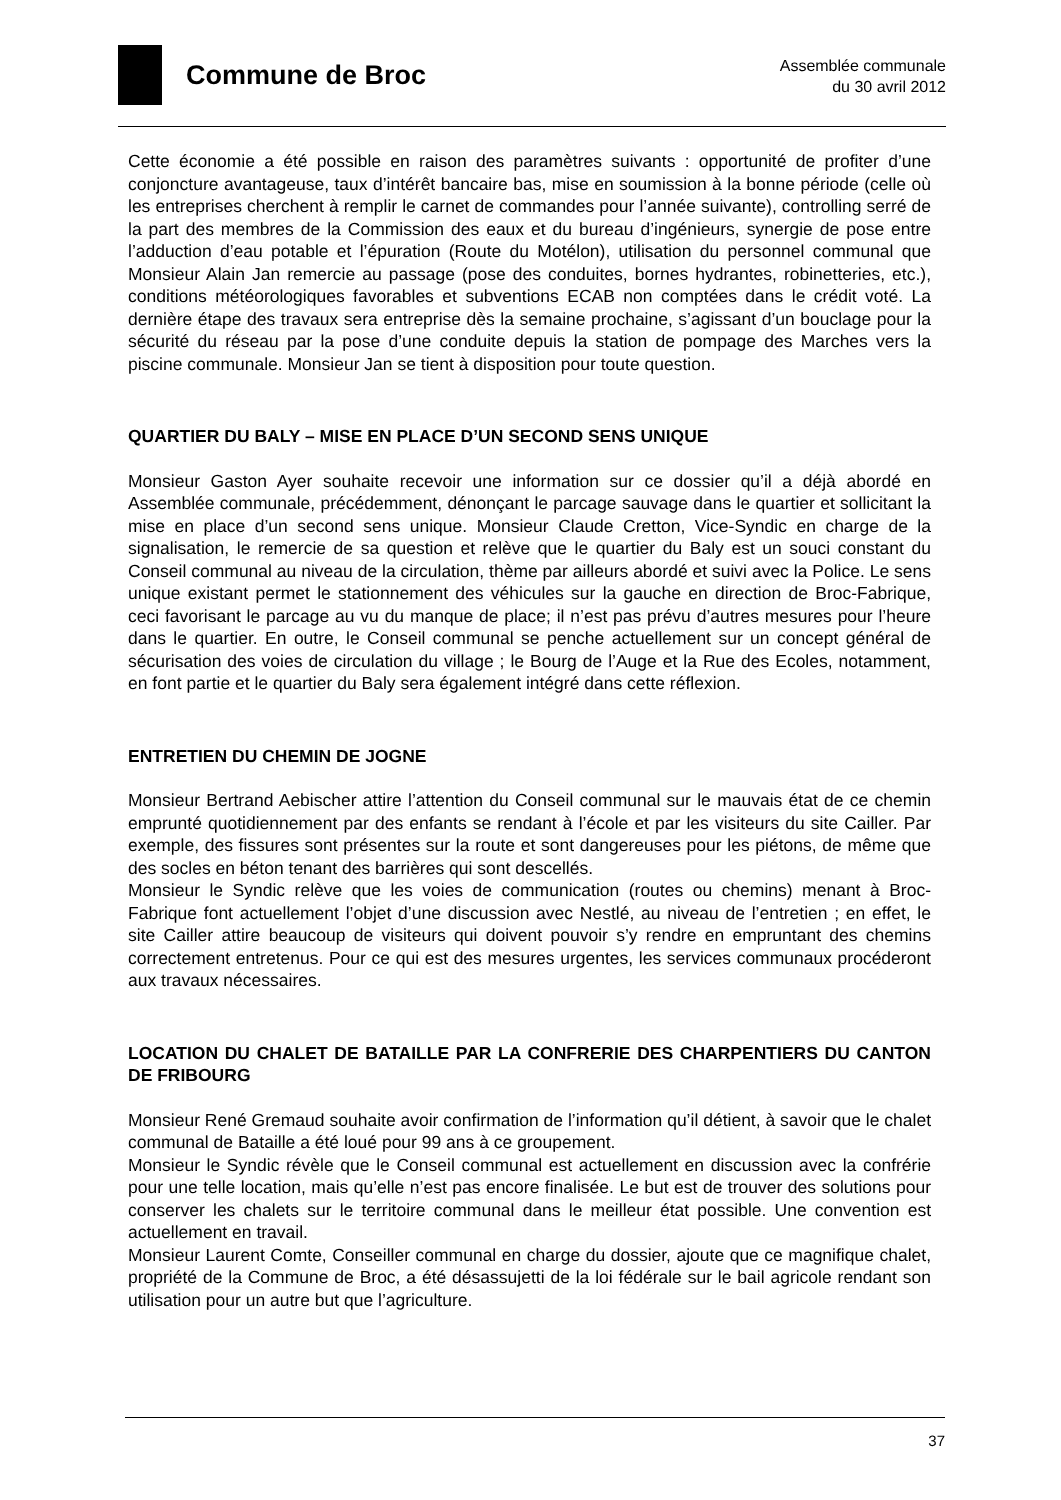Commune de Broc
Assemblée communale
du 30 avril 2012
Cette économie a été possible en raison des paramètres suivants : opportunité de profiter d’une conjoncture avantageuse, taux d’intérêt bancaire bas, mise en soumission à la bonne période (celle où les entreprises cherchent à remplir le carnet de commandes pour l’année suivante), controlling serré de la part des membres de la Commission des eaux et du bureau d’ingénieurs, synergie de pose entre l’adduction d’eau potable et l’épuration (Route du Motélon), utilisation du personnel communal que Monsieur Alain Jan remercie au passage (pose des conduites, bornes hydrantes, robinetteries, etc.), conditions météorologiques favorables et subventions ECAB non comptées dans le crédit voté. La dernière étape des travaux sera entreprise dès la semaine prochaine, s’agissant d’un bouclage pour la sécurité du réseau par la pose d’une conduite depuis la station de pompage des Marches vers la piscine communale. Monsieur Jan se tient à disposition pour toute question.
QUARTIER DU BALY – MISE EN PLACE D’UN SECOND SENS UNIQUE
Monsieur Gaston Ayer souhaite recevoir une information sur ce dossier qu’il a déjà abordé en Assemblée communale, précédemment, dénonçant le parcage sauvage dans le quartier et sollicitant la mise en place d’un second sens unique. Monsieur Claude Cretton, Vice-Syndic en charge de la signalisation, le remercie de sa question et relève que le quartier du Baly est un souci constant du Conseil communal au niveau de la circulation, thème par ailleurs abordé et suivi avec la Police. Le sens unique existant permet le stationnement des véhicules sur la gauche en direction de Broc-Fabrique, ceci favorisant le parcage au vu du manque de place; il n’est pas prévu d’autres mesures pour l’heure dans le quartier. En outre, le Conseil communal se penche actuellement sur un concept général de sécurisation des voies de circulation du village ; le Bourg de l’Auge et la Rue des Ecoles, notamment, en font partie et le quartier du Baly sera également intégré dans cette réflexion.
ENTRETIEN DU CHEMIN DE JOGNE
Monsieur Bertrand Aebischer attire l’attention du Conseil communal sur le mauvais état de ce chemin emprunté quotidiennement par des enfants se rendant à l’école et par les visiteurs du site Cailler. Par exemple, des fissures sont présentes sur la route et sont dangereuses pour les piétons, de même que des socles en béton tenant des barrières qui sont descellés.
Monsieur le Syndic relève que les voies de communication (routes ou chemins) menant à Broc-Fabrique font actuellement l’objet d’une discussion avec Nestlé, au niveau de l’entretien ; en effet, le site Cailler attire beaucoup de visiteurs qui doivent pouvoir s’y rendre en empruntant des chemins correctement entretenus. Pour ce qui est des mesures urgentes, les services communaux procéderont aux travaux nécessaires.
LOCATION DU CHALET DE BATAILLE PAR LA CONFRERIE DES CHARPENTIERS DU CANTON DE FRIBOURG
Monsieur René Gremaud souhaite avoir confirmation de l’information qu’il détient, à savoir que le chalet communal de Bataille a été loué pour 99 ans à ce groupement.
Monsieur le Syndic révèle que le Conseil communal est actuellement en discussion avec la confrérie pour une telle location, mais qu’elle n’est pas encore finalisée. Le but est de trouver des solutions pour conserver les chalets sur le territoire communal dans le meilleur état possible. Une convention est actuellement en travail.
Monsieur Laurent Comte, Conseiller communal en charge du dossier, ajoute que ce magnifique chalet, propriété de la Commune de Broc, a été désassujetti de la loi fédérale sur le bail agricole rendant son utilisation pour un autre but que l’agriculture.
37